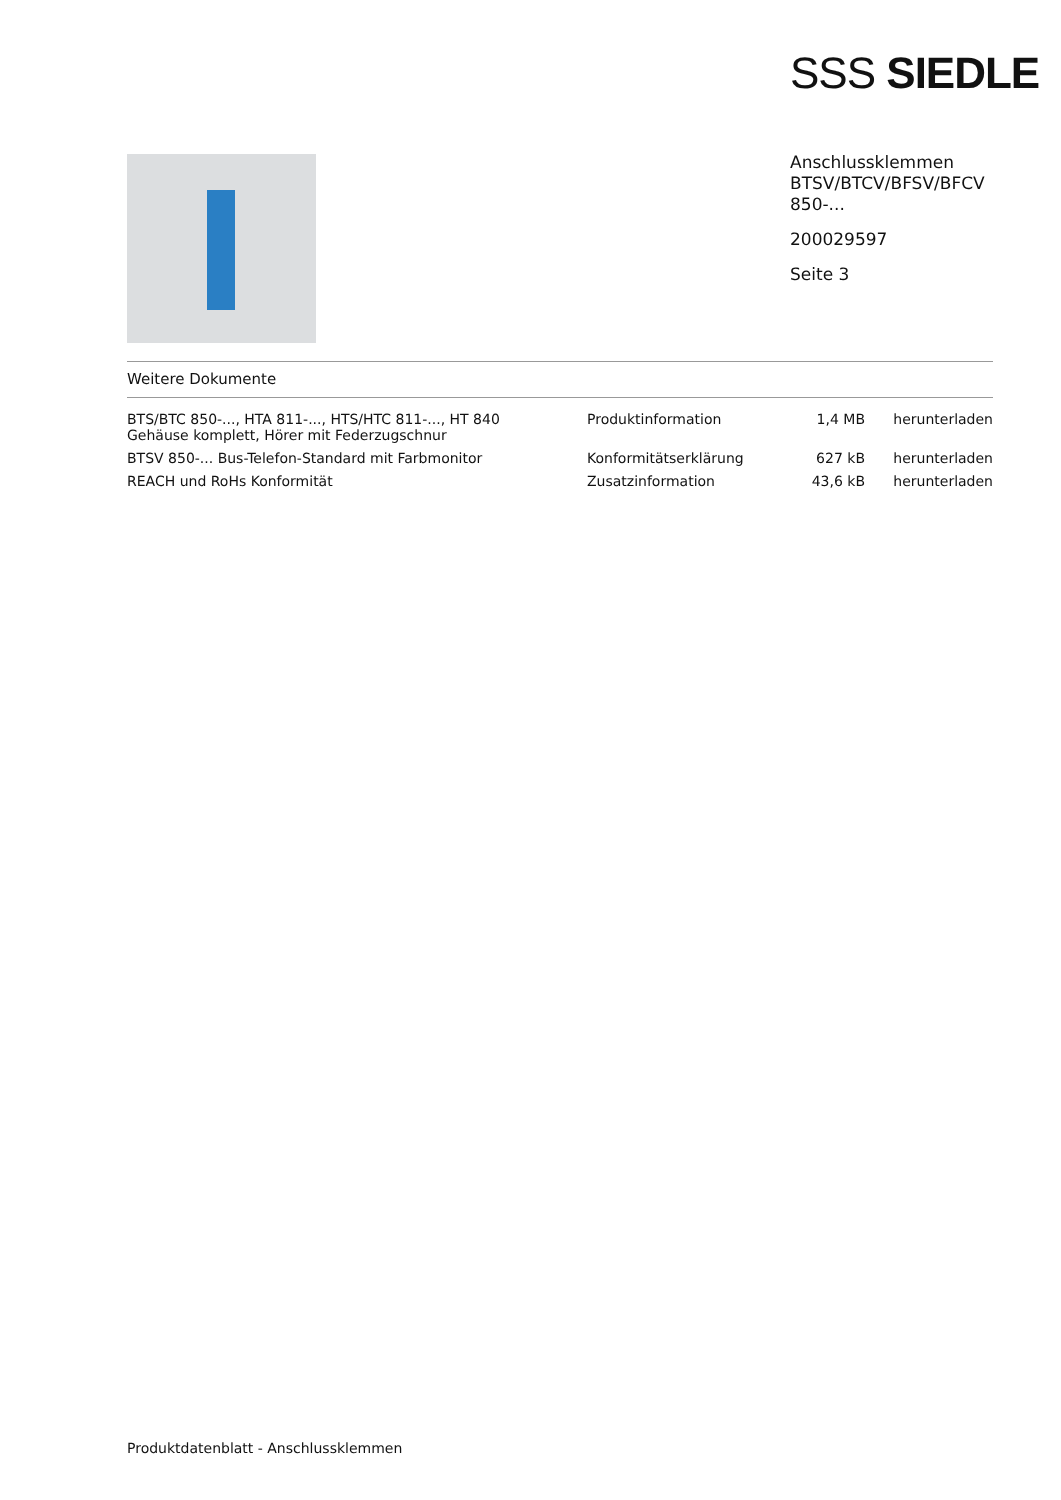SSS SIEDLE
Anschlussklemmen
BTSV/BTCV/BFSV/BFCV
850-...
200029597
Seite 3
Weitere Dokumente
| BTS/BTC 850-..., HTA 811-..., HTS/HTC 811-..., HT 840 Gehäuse komplett, Hörer mit Federzugschnur | Produktinformation | 1,4 MB | herunterladen |
| BTSV 850-... Bus-Telefon-Standard mit Farbmonitor | Konformitätserklärung | 627 kB | herunterladen |
| REACH und RoHs Konformität | Zusatzinformation | 43,6 kB | herunterladen |
Produktdatenblatt - Anschlussklemmen